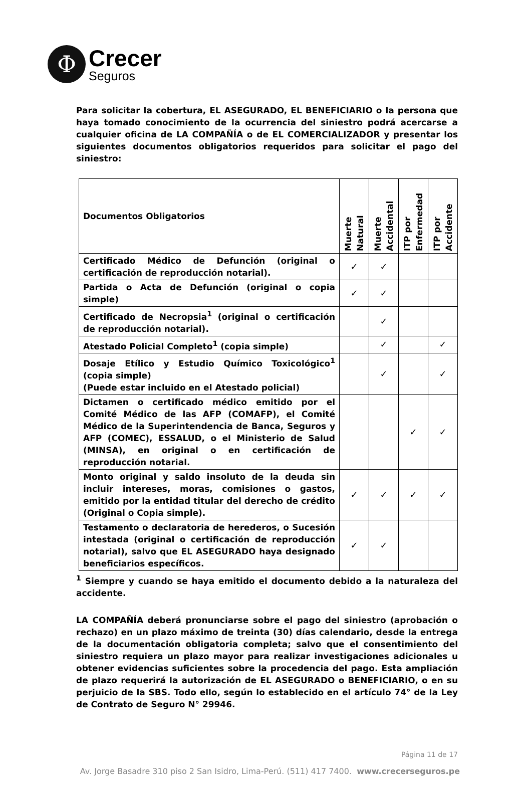Φ
Crecer
Seguros
Para solicitar la cobertura, EL ASEGURADO, EL BENEFICIARIO o la persona que haya tomado conocimiento de la ocurrencia del siniestro podrá acercarse a cualquier oficina de LA COMPAÑÍA o de EL COMERCIALIZADOR y presentar los siguientes documentos obligatorios requeridos para solicitar el pago del siniestro:
| Documentos Obligatorios | Muerte Natural | Muerte Accidental | ITP por Enfermedad | ITP por Accidente |
| --- | --- | --- | --- | --- |
| Certificado Médico de Defunción (original o certificación de reproducción notarial). | ✓ | ✓ | | |
| Partida o Acta de Defunción (original o copia simple) | ✓ | ✓ | | |
| Certificado de Necropsia<sup>1</sup> (original o certificación de reproducción notarial). | | ✓ | | |
| Atestado Policial Completo<sup>1</sup> (copia simple) | | ✓ | | ✓ |
| Dosaje Etílico y Estudio Químico Toxicológico<sup>1</sup> (copia simple) (Puede estar incluido en el Atestado policial) | | ✓ | | ✓ |
| Dictamen o certificado médico emitido por el Comité Médico de las AFP (COMAFP), el Comité Médico de la Superintendencia de Banca, Seguros y AFP (COMEC), ESSALUD, o el Ministerio de Salud (MINSA), en original o en certificación de reproducción notarial. | | | ✓ | ✓ |
| Monto original y saldo insoluto de la deuda sin incluir intereses, moras, comisiones o gastos, emitido por la entidad titular del derecho de crédito (Original o Copia simple). | ✓ | ✓ | ✓ | ✓ |
| Testamento o declaratoria de herederos, o Sucesión intestada (original o certificación de reproducción notarial), salvo que EL ASEGURADO haya designado beneficiarios específicos. | ✓ | ✓ | | |
<sup>1</sup> Siempre y cuando se haya emitido el documento debido a la naturaleza del accidente.
LA COMPAÑÍA deberá pronunciarse sobre el pago del siniestro (aprobación o rechazo) en un plazo máximo de treinta (30) días calendario, desde la entrega de la documentación obligatoria completa; salvo que el consentimiento del siniestro requiera un plazo mayor para realizar investigaciones adicionales u obtener evidencias suficientes sobre la procedencia del pago. Esta ampliación de plazo requerirá la autorización de EL ASEGURADO o BENEFICIARIO, o en su perjuicio de la SBS. Todo ello, según lo establecido en el artículo 74° de la Ley de Contrato de Seguro N° 29946.
Página 11 de 17
Av. Jorge Basadre 310 piso 2 San Isidro, Lima-Perú. (511) 417 7400. www.crecerseguros.pe